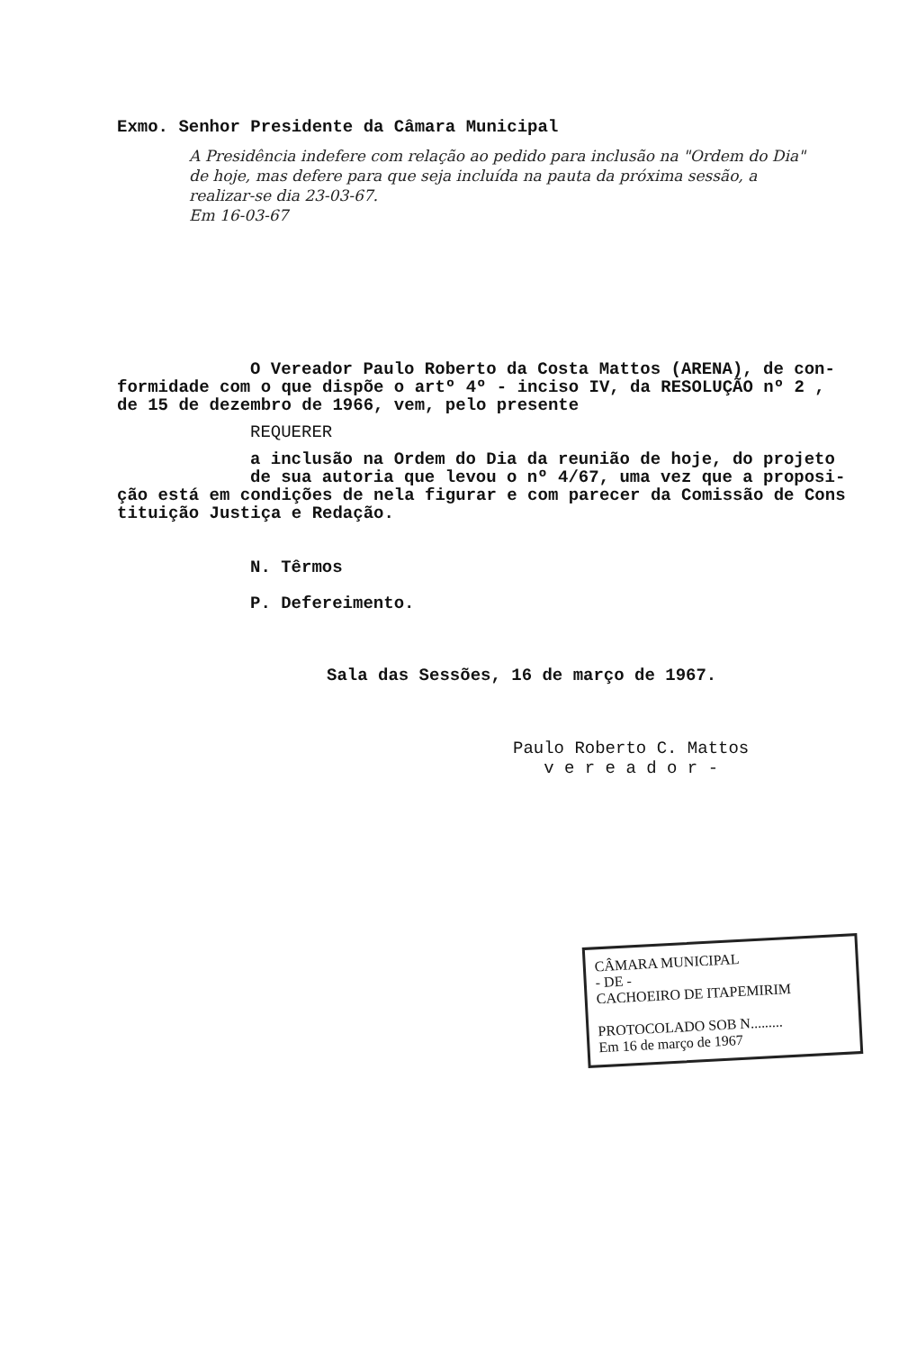Exmo. Senhor Presidente da Câmara Municipal
A Presidência indefere com relação ao pedido para inclusão na "Ordem do Dia" de hoje, mas defere para que seja incluída na pauta da próxima sessão, a realizar-se dia 23-03-67.
Em 16-03-67
O Vereador Paulo Roberto da Costa Mattos (ARENA), de con-
formidade com o que dispõe o artº 4º - inciso IV, da RESOLUÇÃO nº 2 ,
de 15 de dezembro de 1966, vem, pelo presente
REQUERER
a inclusão na Ordem do Dia da reunião de hoje, do projeto
de sua autoria que levou o nº 4/67, uma vez que a proposi-
ção está em condições de nela figurar e com parecer da Comissão de Cons
tituição Justiça e Redação.
N. Têrmos
P. Defereimento.
Sala das Sessões, 16 de março de 1967.
Paulo Roberto C. Mattos
v e r e a d o r -
CÂMARA MUNICIPAL
- DE -
CACHOEIRO DE ITAPEMIRIM
PROTOCOLADO SOB N.........
Em 16 de março de 1967